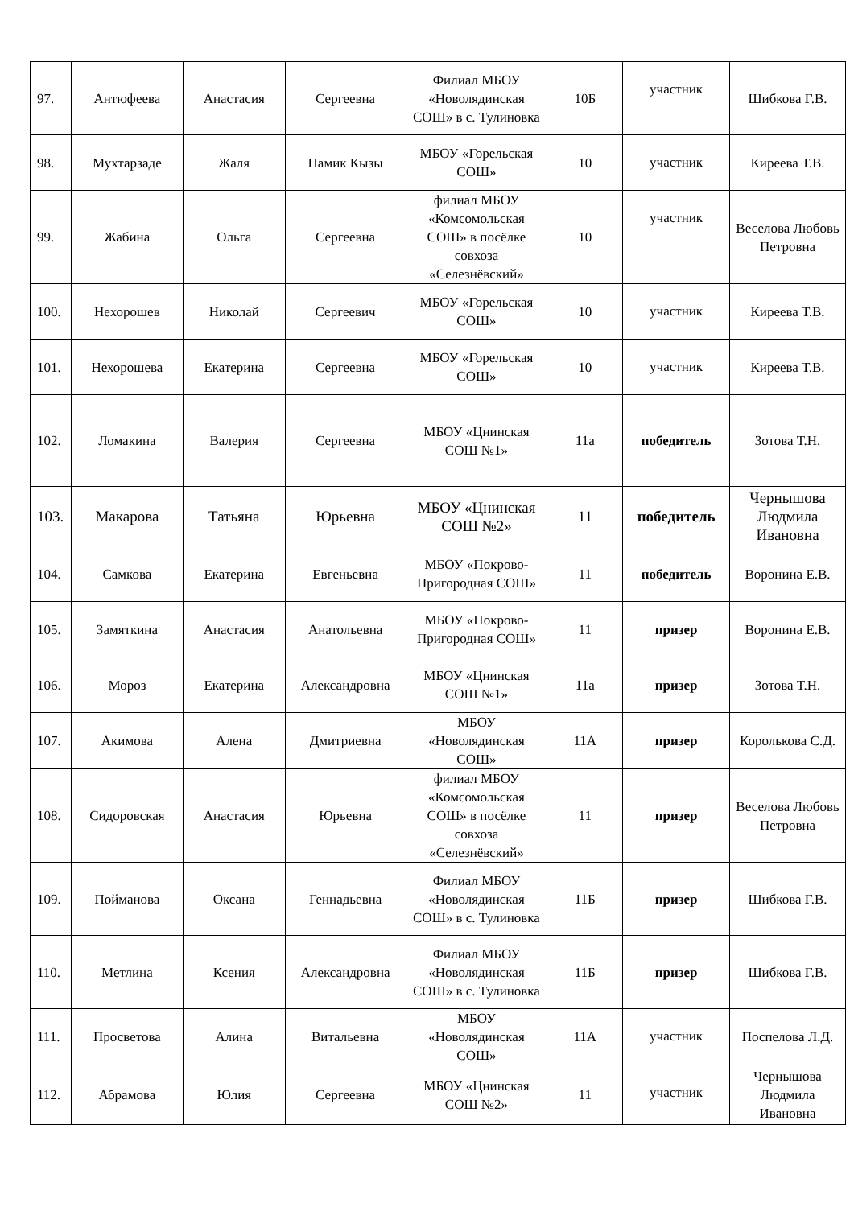| 97. | Антюфеева | Анастасия | Сергеевна | Филиал МБОУ «Новолядинская СОШ» в с. Тулиновка | 10Б | участник | Шибкова Г.В. |
| 98. | Мухтарзаде | Жаля | Намик Кызы | МБОУ «Горельская СОШ» | 10 | участник | Киреева Т.В. |
| 99. | Жабина | Ольга | Сергеевна | филиал МБОУ «Комсомольская СОШ» в посёлке совхоза «Селезнёвский» | 10 | участник | Веселова Любовь Петровна |
| 100. | Нехорошев | Николай | Сергеевич | МБОУ «Горельская СОШ» | 10 | участник | Киреева Т.В. |
| 101. | Нехорошева | Екатерина | Сергеевна | МБОУ «Горельская СОШ» | 10 | участник | Киреева Т.В. |
| 102. | Ломакина | Валерия | Сергеевна | МБОУ «Цнинская СОШ №1» | 11а | победитель | Зотова Т.Н. |
| 103. | Макарова | Татьяна | Юрьевна | МБОУ «Цнинская СОШ №2» | 11 | победитель | Чернышова Людмила Ивановна |
| 104. | Самкова | Екатерина | Евгеньевна | МБОУ «Покрово-Пригородная СОШ» | 11 | победитель | Воронина Е.В. |
| 105. | Замяткина | Анастасия | Анатольевна | МБОУ «Покрово-Пригородная СОШ» | 11 | призер | Воронина Е.В. |
| 106. | Мороз | Екатерина | Александровна | МБОУ «Цнинская СОШ №1» | 11а | призер | Зотова Т.Н. |
| 107. | Акимова | Алена | Дмитриевна | МБОУ «Новолядинская СОШ» | 11А | призер | Королькова С.Д. |
| 108. | Сидоровская | Анастасия | Юрьевна | филиал МБОУ «Комсомольская СОШ» в посёлке совхоза «Селезнёвский» | 11 | призер | Веселова Любовь Петровна |
| 109. | Пойманова | Оксана | Геннадьевна | Филиал МБОУ «Новолядинская СОШ» в с. Тулиновка | 11Б | призер | Шибкова Г.В. |
| 110. | Метлина | Ксения | Александровна | Филиал МБОУ «Новолядинская СОШ» в с. Тулиновка | 11Б | призер | Шибкова Г.В. |
| 111. | Просветова | Алина | Витальевна | МБОУ «Новолядинская СОШ» | 11А | участник | Поспелова Л.Д. |
| 112. | Абрамова | Юлия | Сергеевна | МБОУ «Цнинская СОШ №2» | 11 | участник | Чернышова Людмила Ивановна |